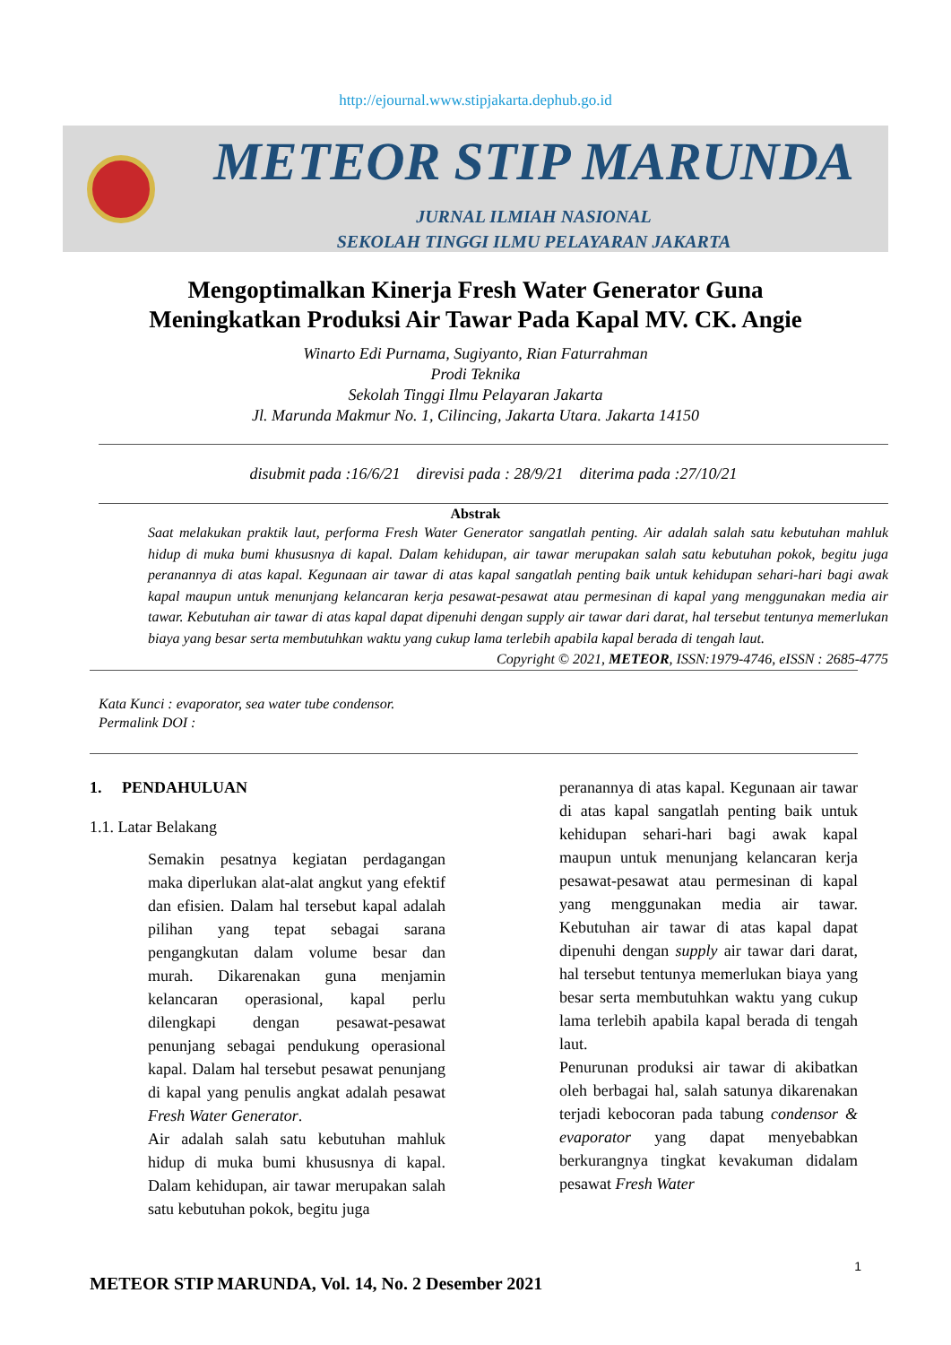http://ejournal.www.stipjakarta.dephub.go.id
METEOR STIP MARUNDA
JURNAL ILMIAH NASIONAL
SEKOLAH TINGGI ILMU PELAYARAN JAKARTA
Mengoptimalkan Kinerja Fresh Water Generator Guna
Meningkatkan Produksi Air Tawar Pada Kapal MV. CK. Angie
Winarto Edi Purnama, Sugiyanto, Rian Faturrahman
Prodi Teknika
Sekolah Tinggi Ilmu Pelayaran Jakarta
Jl. Marunda Makmur No. 1, Cilincing, Jakarta Utara. Jakarta 14150
disubmit pada :16/6/21 direvisi pada : 28/9/21 diterima pada :27/10/21
Abstrak
Saat melakukan praktik laut, performa Fresh Water Generator sangatlah penting. Air adalah salah satu kebutuhan mahluk hidup di muka bumi khususnya di kapal. Dalam kehidupan, air tawar merupakan salah satu kebutuhan pokok, begitu juga peranannya di atas kapal. Kegunaan air tawar di atas kapal sangatlah penting baik untuk kehidupan sehari-hari bagi awak kapal maupun untuk menunjang kelancaran kerja pesawat-pesawat atau permesinan di kapal yang menggunakan media air tawar. Kebutuhan air tawar di atas kapal dapat dipenuhi dengan supply air tawar dari darat, hal tersebut tentunya memerlukan biaya yang besar serta membutuhkan waktu yang cukup lama terlebih apabila kapal berada di tengah laut.
Copyright © 2021, METEOR, ISSN:1979-4746, eISSN : 2685-4775
Kata Kunci : evaporator, sea water tube condensor.
Permalink DOI :
1. PENDAHULUAN
1.1. Latar Belakang
Semakin pesatnya kegiatan perdagangan maka diperlukan alat-alat angkut yang efektif dan efisien. Dalam hal tersebut kapal adalah pilihan yang tepat sebagai sarana pengangkutan dalam volume besar dan murah. Dikarenakan guna menjamin kelancaran operasional, kapal perlu dilengkapi dengan pesawat-pesawat penunjang sebagai pendukung operasional kapal. Dalam hal tersebut pesawat penunjang di kapal yang penulis angkat adalah pesawat Fresh Water Generator.
Air adalah salah satu kebutuhan mahluk hidup di muka bumi khususnya di kapal. Dalam kehidupan, air tawar merupakan salah satu kebutuhan pokok, begitu juga
peranannya di atas kapal. Kegunaan air tawar di atas kapal sangatlah penting baik untuk kehidupan sehari-hari bagi awak kapal maupun untuk menunjang kelancaran kerja pesawat-pesawat atau permesinan di kapal yang menggunakan media air tawar. Kebutuhan air tawar di atas kapal dapat dipenuhi dengan supply air tawar dari darat, hal tersebut tentunya memerlukan biaya yang besar serta membutuhkan waktu yang cukup lama terlebih apabila kapal berada di tengah laut.
Penurunan produksi air tawar di akibatkan oleh berbagai hal, salah satunya dikarenakan terjadi kebocoran pada tabung condensor & evaporator yang dapat menyebabkan berkurangnya tingkat kevakuman didalam pesawat Fresh Water
1
METEOR STIP MARUNDA, Vol. 14, No. 2 Desember 2021